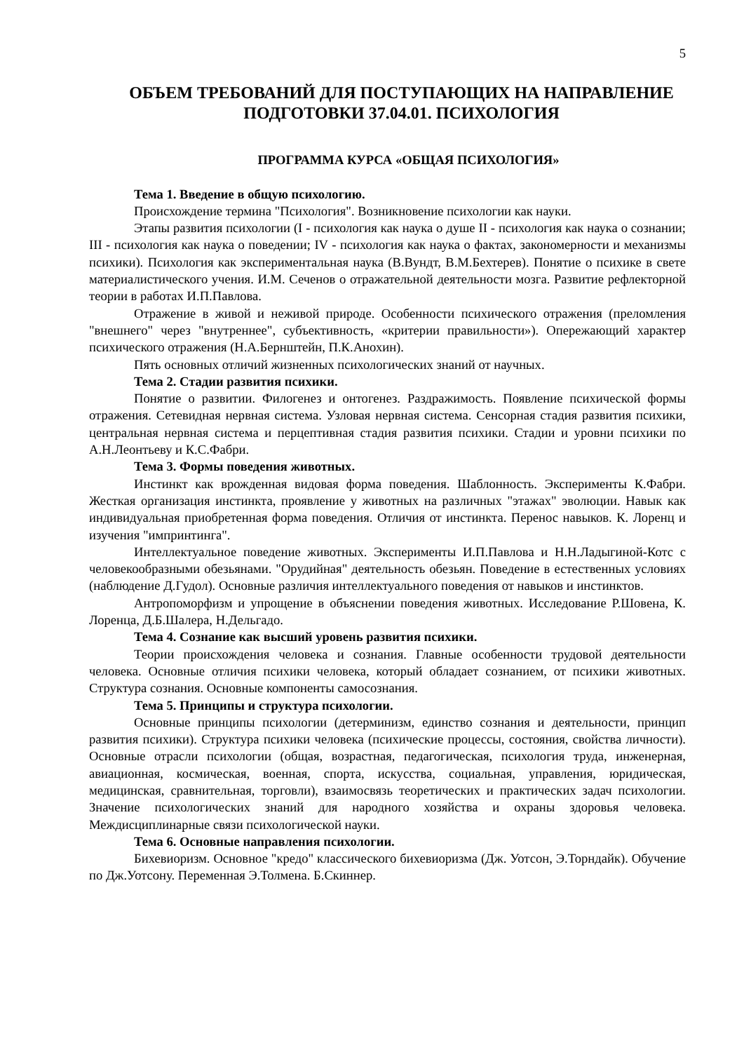5
ОБЪЕМ ТРЕБОВАНИЙ ДЛЯ ПОСТУПАЮЩИХ НА НАПРАВЛЕНИЕ ПОДГОТОВКИ 37.04.01. ПСИХОЛОГИЯ
ПРОГРАММА КУРСА «ОБЩАЯ ПСИХОЛОГИЯ»
Тема 1. Введение в общую психологию.
Происхождение термина "Психология". Возникновение психологии как науки.
Этапы развития психологии (I - психология как наука о душе II - психология как наука о сознании; III - психология как наука о поведении; IV - психология как наука о фактах, закономерности и механизмы психики). Психология как экспериментальная наука (В.Вундт, В.М.Бехтерев). Понятие о психике в свете материалистического учения. И.М. Сеченов о отражательной деятельности мозга. Развитие рефлекторной теории в работах И.П.Павлова.
Отражение в живой и неживой природе. Особенности психического отражения (преломления "внешнего" через "внутреннее", субъективность, «критерии правильности»). Опережающий характер психического отражения (Н.А.Бернштейн, П.К.Анохин).
Пять основных отличий жизненных психологических знаний от научных.
Тема 2. Стадии развития психики.
Понятие о развитии. Филогенез и онтогенез. Раздражимость. Появление психической формы отражения. Сетевидная нервная система. Узловая нервная система. Сенсорная стадия развития психики, центральная нервная система и перцептивная стадия развития психики. Стадии и уровни психики по А.Н.Леонтьеву и К.С.Фабри.
Тема 3. Формы поведения животных.
Инстинкт как врожденная видовая форма поведения. Шаблонность. Эксперименты К.Фабри. Жесткая организация инстинкта, проявление у животных на различных "этажах" эволюции. Навык как индивидуальная приобретенная форма поведения. Отличия от инстинкта. Перенос навыков. К. Лоренц и изучения "импринтинга".
Интеллектуальное поведение животных. Эксперименты И.П.Павлова и Н.Н.Ладыгиной-Котс с человекообразными обезьянами. "Орудийная" деятельность обезьян. Поведение в естественных условиях (наблюдение Д.Гудол). Основные различия интеллектуального поведения от навыков и инстинктов.
Антропоморфизм и упрощение в объяснении поведения животных. Исследование Р.Шовена, К. Лоренца, Д.Б.Шалера, Н.Дельгадо.
Тема 4. Сознание как высший уровень развития психики.
Теории происхождения человека и сознания. Главные особенности трудовой деятельности человека. Основные отличия психики человека, который обладает сознанием, от психики животных. Структура сознания. Основные компоненты самосознания.
Тема 5. Принципы и структура психологии.
Основные принципы психологии (детерминизм, единство сознания и деятельности, принцип развития психики). Структура психики человека (психические процессы, состояния, свойства личности). Основные отрасли психологии (общая, возрастная, педагогическая, психология труда, инженерная, авиационная, космическая, военная, спорта, искусства, социальная, управления, юридическая, медицинская, сравнительная, торговли), взаимосвязь теоретических и практических задач психологии. Значение психологических знаний для народного хозяйства и охраны здоровья человека. Междисциплинарные связи психологической науки.
Тема 6. Основные направления психологии.
Бихевиоризм. Основное "кредо" классического бихевиоризма (Дж. Уотсон, Э.Торндайк). Обучение по Дж.Уотсону. Переменная Э.Толмена. Б.Скиннер.